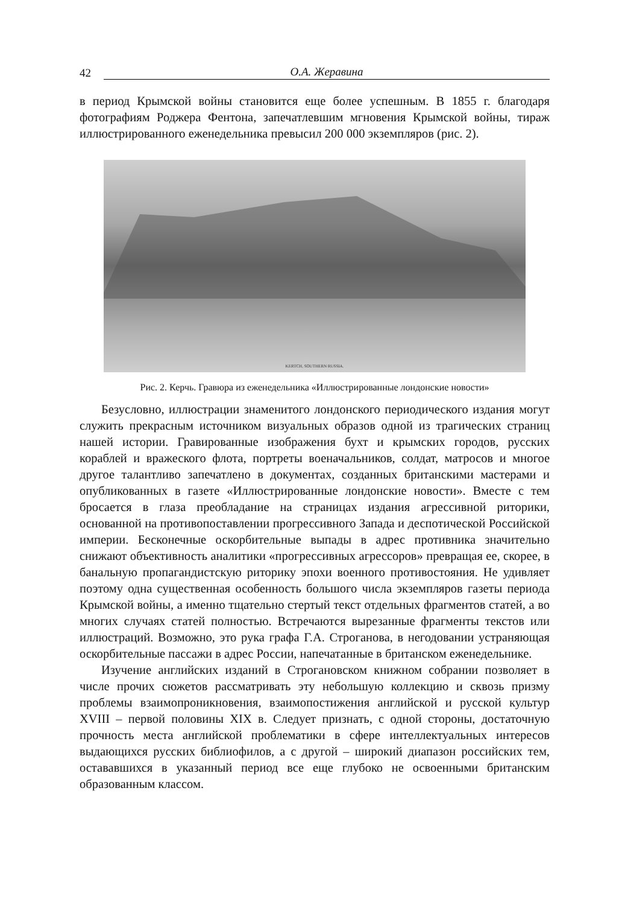42 О.А. Жеравина
в период Крымской войны становится еще более успешным. В 1855 г. благодаря фотографиям Роджера Фентона, запечатлевшим мгновения Крымской войны, тираж иллюстрированного еженедельника превысил 200 000 экземпляров (рис. 2).
KERTCH, SOUTHERN RUSSIA.
Рис. 2. Керчь. Гравюра из еженедельника «Иллюстрированные лондонские новости»
Безусловно, иллюстрации знаменитого лондонского периодического издания могут служить прекрасным источником визуальных образов одной из трагических страниц нашей истории. Гравированные изображения бухт и крымских городов, русских кораблей и вражеского флота, портреты военачальников, солдат, матросов и многое другое талантливо запечатлено в документах, созданных британскими мастерами и опубликованных в газете «Иллюстрированные лондонские новости». Вместе с тем бросается в глаза преобладание на страницах издания агрессивной риторики, основанной на противопоставлении прогрессивного Запада и деспотической Российской империи. Бесконечные оскорбительные выпады в адрес противника значительно снижают объективность аналитики «прогрессивных агрессоров» превращая ее, скорее, в банальную пропагандистскую риторику эпохи военного противостояния. Не удивляет поэтому одна существенная особенность большого числа экземпляров газеты периода Крымской войны, а именно тщательно стертый текст отдельных фрагментов статей, а во многих случаях статей полностью. Встречаются вырезанные фрагменты текстов или иллюстраций. Возможно, это рука графа Г.А. Строганова, в негодовании устраняющая оскорбительные пассажи в адрес России, напечатанные в британском еженедельнике.
Изучение английских изданий в Строгановском книжном собрании позволяет в числе прочих сюжетов рассматривать эту небольшую коллекцию и сквозь призму проблемы взаимопроникновения, взаимопостижения английской и русской культур XVIII – первой половины XIX в. Следует признать, с одной стороны, достаточную прочность места английской проблематики в сфере интеллектуальных интересов выдающихся русских библиофилов, а с другой – широкий диапазон российских тем, остававшихся в указанный период все еще глубоко не освоенными британским образованным классом.